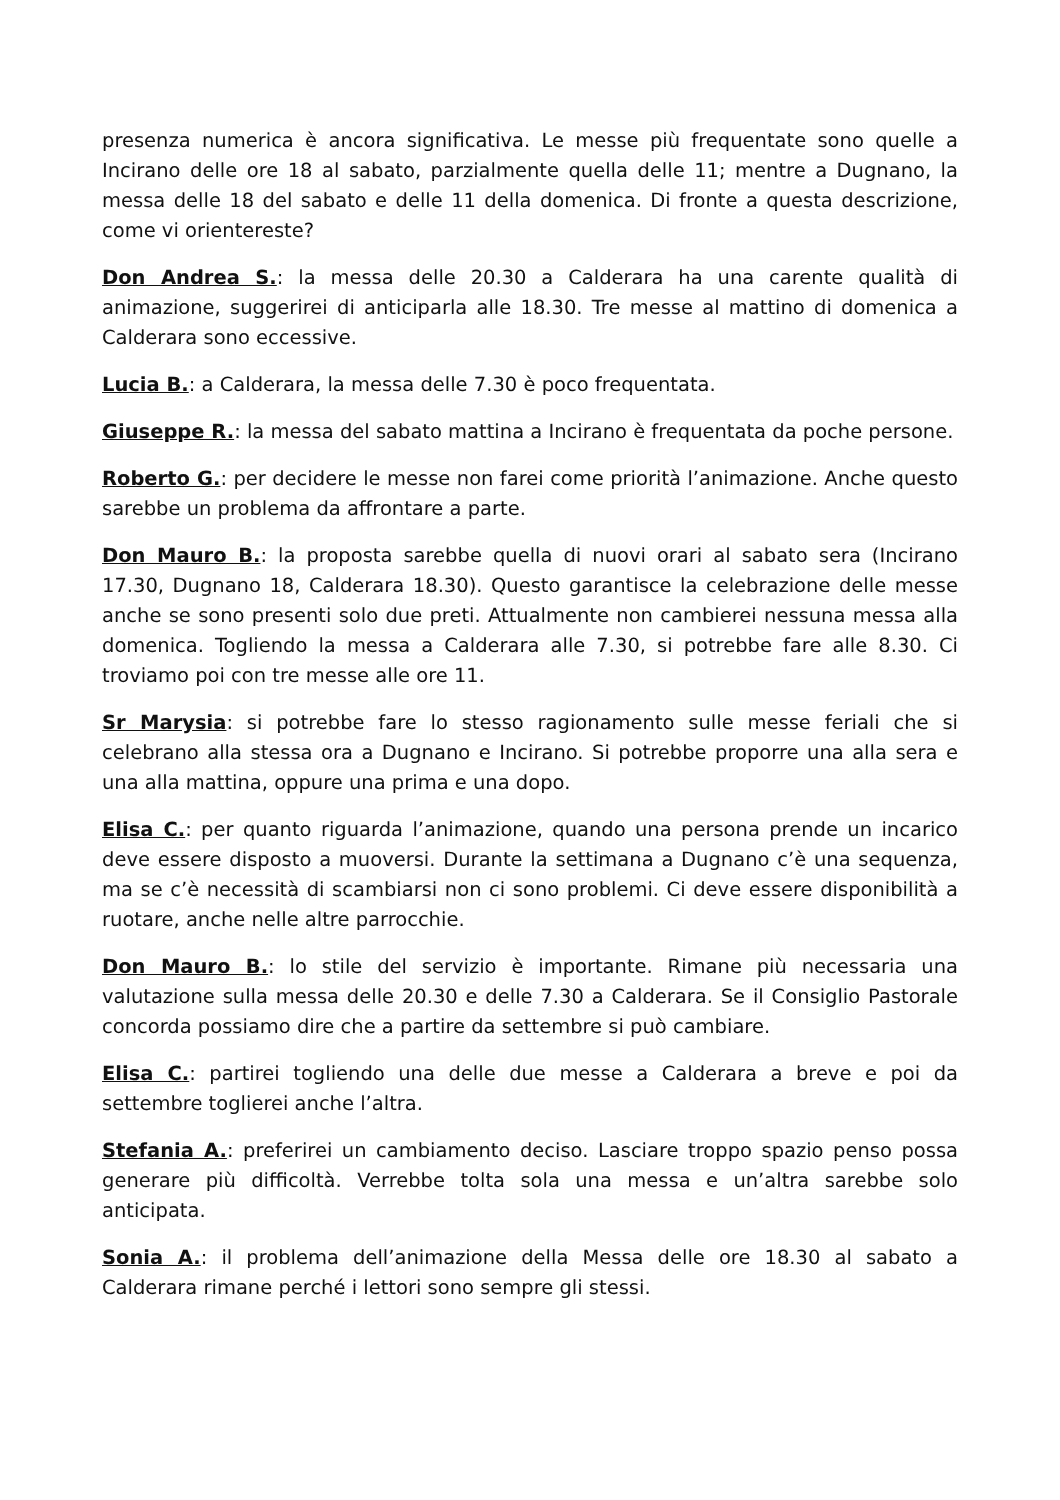presenza numerica è ancora significativa. Le messe più frequentate sono quelle a Incirano delle ore 18 al sabato, parzialmente quella delle 11; mentre a Dugnano, la messa delle 18 del sabato e delle 11 della domenica. Di fronte a questa descrizione, come vi orientereste?
Don Andrea S.: la messa delle 20.30 a Calderara ha una carente qualità di animazione, suggerirei di anticiparla alle 18.30. Tre messe al mattino di domenica a Calderara sono eccessive.
Lucia B.: a Calderara, la messa delle 7.30 è poco frequentata.
Giuseppe R.: la messa del sabato mattina a Incirano è frequentata da poche persone.
Roberto G.: per decidere le messe non farei come priorità l’animazione. Anche questo sarebbe un problema da affrontare a parte.
Don Mauro B.: la proposta sarebbe quella di nuovi orari al sabato sera (Incirano 17.30, Dugnano 18, Calderara 18.30). Questo garantisce la celebrazione delle messe anche se sono presenti solo due preti. Attualmente non cambierei nessuna messa alla domenica. Togliendo la messa a Calderara alle 7.30, si potrebbe fare alle 8.30. Ci troviamo poi con tre messe alle ore 11.
Sr Marysia: si potrebbe fare lo stesso ragionamento sulle messe feriali che si celebrano alla stessa ora a Dugnano e Incirano. Si potrebbe proporre una alla sera e una alla mattina, oppure una prima e una dopo.
Elisa C.: per quanto riguarda l’animazione, quando una persona prende un incarico deve essere disposto a muoversi. Durante la settimana a Dugnano c’è una sequenza, ma se c’è necessità di scambiarsi non ci sono problemi. Ci deve essere disponibilità a ruotare, anche nelle altre parrocchie.
Don Mauro B.: lo stile del servizio è importante. Rimane più necessaria una valutazione sulla messa delle 20.30 e delle 7.30 a Calderara. Se il Consiglio Pastorale concorda possiamo dire che a partire da settembre si può cambiare.
Elisa C.: partirei togliendo una delle due messe a Calderara a breve e poi da settembre toglierei anche l’altra.
Stefania A.: preferirei un cambiamento deciso. Lasciare troppo spazio penso possa generare più difficoltà. Verrebbe tolta sola una messa e un’altra sarebbe solo anticipata.
Sonia A.: il problema dell’animazione della Messa delle ore 18.30 al sabato a Calderara rimane perché i lettori sono sempre gli stessi.